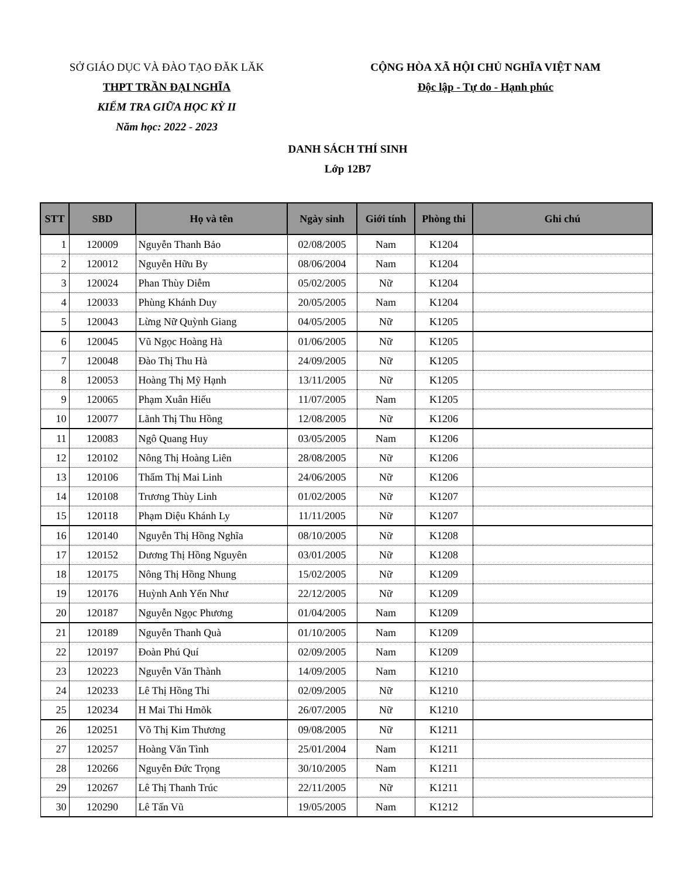SỞ GIÁO DỤC VÀ ĐÀO TẠO ĐĂK LĂK
THPT TRẦN ĐẠI NGHĨA
KIỂM TRA GIỮA HỌC KỲ II
Năm học: 2022 - 2023
CỘNG HÒA XÃ HỘI CHỦ NGHĨA VIỆT NAM
Độc lập - Tự do - Hạnh phúc
DANH SÁCH THÍ SINH
Lớp 12B7
| STT | SBD | Họ và tên | Ngày sinh | Giới tính | Phòng thi | Ghi chú |
| --- | --- | --- | --- | --- | --- | --- |
| 1 | 120009 | Nguyễn Thanh Bảo | 02/08/2005 | Nam | K1204 | |
| 2 | 120012 | Nguyễn Hữu By | 08/06/2004 | Nam | K1204 | |
| 3 | 120024 | Phan Thùy Diễm | 05/02/2005 | Nữ | K1204 | |
| 4 | 120033 | Phùng Khánh Duy | 20/05/2005 | Nam | K1204 | |
| 5 | 120043 | Lừng Nữ Quỳnh Giang | 04/05/2005 | Nữ | K1205 | |
| 6 | 120045 | Vũ Ngọc Hoàng Hà | 01/06/2005 | Nữ | K1205 | |
| 7 | 120048 | Đào Thị Thu Hà | 24/09/2005 | Nữ | K1205 | |
| 8 | 120053 | Hoàng Thị Mỹ Hạnh | 13/11/2005 | Nữ | K1205 | |
| 9 | 120065 | Phạm Xuân Hiếu | 11/07/2005 | Nam | K1205 | |
| 10 | 120077 | Lãnh Thị Thu Hồng | 12/08/2005 | Nữ | K1206 | |
| 11 | 120083 | Ngô Quang Huy | 03/05/2005 | Nam | K1206 | |
| 12 | 120102 | Nông Thị Hoàng Liên | 28/08/2005 | Nữ | K1206 | |
| 13 | 120106 | Thẩm Thị Mai Linh | 24/06/2005 | Nữ | K1206 | |
| 14 | 120108 | Trương Thùy Linh | 01/02/2005 | Nữ | K1207 | |
| 15 | 120118 | Phạm Diệu Khánh Ly | 11/11/2005 | Nữ | K1207 | |
| 16 | 120140 | Nguyễn Thị Hồng Nghĩa | 08/10/2005 | Nữ | K1208 | |
| 17 | 120152 | Dương Thị Hồng Nguyên | 03/01/2005 | Nữ | K1208 | |
| 18 | 120175 | Nông Thị Hồng Nhung | 15/02/2005 | Nữ | K1209 | |
| 19 | 120176 | Huỳnh Anh Yến Như | 22/12/2005 | Nữ | K1209 | |
| 20 | 120187 | Nguyễn Ngọc Phương | 01/04/2005 | Nam | K1209 | |
| 21 | 120189 | Nguyễn Thanh Quà | 01/10/2005 | Nam | K1209 | |
| 22 | 120197 | Đoàn Phú Quí | 02/09/2005 | Nam | K1209 | |
| 23 | 120223 | Nguyễn Văn Thành | 14/09/2005 | Nam | K1210 | |
| 24 | 120233 | Lê Thị Hồng Thi | 02/09/2005 | Nữ | K1210 | |
| 25 | 120234 | H Mai Thi Hmõk | 26/07/2005 | Nữ | K1210 | |
| 26 | 120251 | Võ Thị Kim Thương | 09/08/2005 | Nữ | K1211 | |
| 27 | 120257 | Hoàng Văn Tình | 25/01/2004 | Nam | K1211 | |
| 28 | 120266 | Nguyễn Đức Trọng | 30/10/2005 | Nam | K1211 | |
| 29 | 120267 | Lê Thị Thanh Trúc | 22/11/2005 | Nữ | K1211 | |
| 30 | 120290 | Lê Tấn Vũ | 19/05/2005 | Nam | K1212 | |